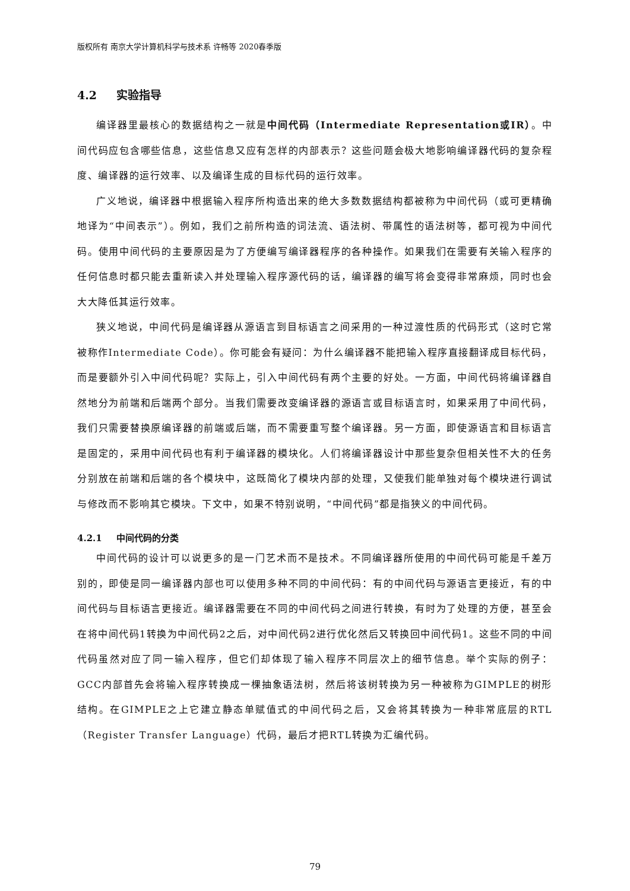版权所有 南京大学计算机科学与技术系 许畅等 2020春季版
4.2 实验指导
编译器里最核心的数据结构之一就是中间代码（Intermediate Representation或IR）。中间代码应包含哪些信息，这些信息又应有怎样的内部表示？这些问题会极大地影响编译器代码的复杂程度、编译器的运行效率、以及编译生成的目标代码的运行效率。
广义地说，编译器中根据输入程序所构造出来的绝大多数数据结构都被称为中间代码（或可更精确地译为“中间表示”）。例如，我们之前所构造的词法流、语法树、带属性的语法树等，都可视为中间代码。使用中间代码的主要原因是为了方便编写编译器程序的各种操作。如果我们在需要有关输入程序的任何信息时都只能去重新读入并处理输入程序源代码的话，编译器的编写将会变得非常麻烦，同时也会大大降低其运行效率。
狭义地说，中间代码是编译器从源语言到目标语言之间采用的一种过渡性质的代码形式（这时它常被称作Intermediate Code）。你可能会有疑问：为什么编译器不能把输入程序直接翻译成目标代码，而是要额外引入中间代码呢？实际上，引入中间代码有两个主要的好处。一方面，中间代码将编译器自然地分为前端和后端两个部分。当我们需要改变编译器的源语言或目标语言时，如果采用了中间代码，我们只需要替换原编译器的前端或后端，而不需要重写整个编译器。另一方面，即使源语言和目标语言是固定的，采用中间代码也有利于编译器的模块化。人们将编译器设计中那些复杂但相关性不大的任务分别放在前端和后端的各个模块中，这既简化了模块内部的处理，又使我们能单独对每个模块进行调试与修改而不影响其它模块。下文中，如果不特别说明，“中间代码”都是指狭义的中间代码。
4.2.1 中间代码的分类
中间代码的设计可以说更多的是一门艺术而不是技术。不同编译器所使用的中间代码可能是千差万别的，即使是同一编译器内部也可以使用多种不同的中间代码：有的中间代码与源语言更接近，有的中间代码与目标语言更接近。编译器需要在不同的中间代码之间进行转换，有时为了处理的方便，甚至会在将中间代码1转换为中间代码2之后，对中间代码2进行优化然后又转换回中间代码1。这些不同的中间代码虽然对应了同一输入程序，但它们却体现了输入程序不同层次上的细节信息。举个实际的例子：GCC内部首先会将输入程序转换成一棵抽象语法树，然后将该树转换为另一种被称为GIMPLE的树形结构。在GIMPLE之上它建立静态单赋值式的中间代码之后，又会将其转换为一种非常底层的RTL（Register Transfer Language）代码，最后才把RTL转换为汇编代码。
79